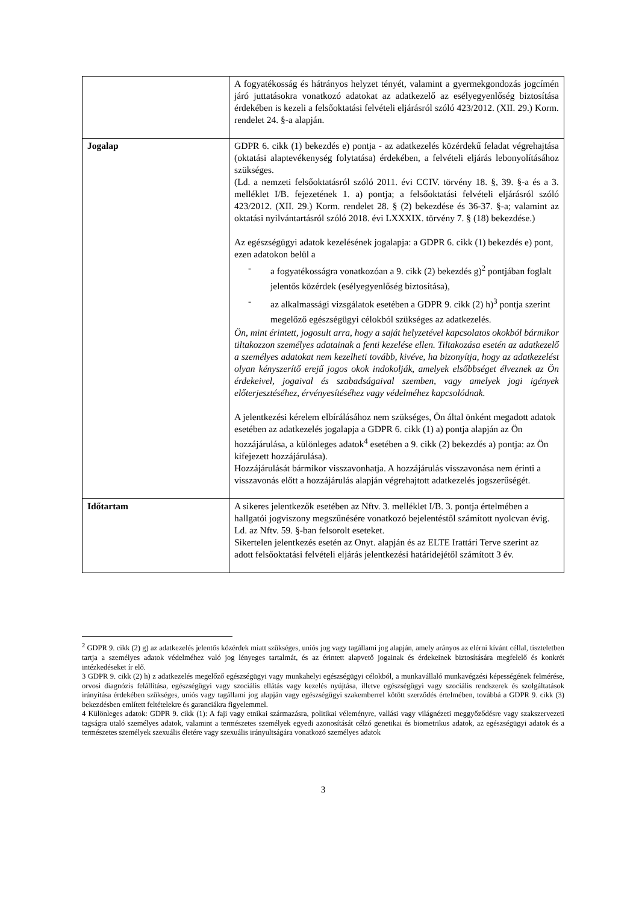| | A fogyatékosság és hátrányos helyzet tényét, valamint a gyermekgondozás jogcímén járó juttatásokra vonatkozó adatokat az adatkezelő az esélyegyenlőség biztosítása érdekében is kezeli a felsőoktatási felvételi eljárásról szóló 423/2012. (XII. 29.) Korm. rendelet 24. §-a alapján. |
| Jogalap | GDPR 6. cikk (1) bekezdés e) pontja - az adatkezelés közérdekű feladat végrehajtása (oktatási alaptevékenység folytatása) érdekében, a felvételi eljárás lebonyolításához szükséges. (Ld. a nemzeti felsőoktatásról szóló 2011. évi CCIV. törvény 18. §, 39. §-a és a 3. melléklet I/B. fejezetének 1. a) pontja; a felsőoktatási felvételi eljárásról szóló 423/2012. (XII. 29.) Korm. rendelet 28. § (2) bekezdése és 36-37. §-a; valamint az oktatási nyilvántartásról szóló 2018. évi LXXXIX. törvény 7. § (18) bekezdése.) Az egészségügyi adatok kezelésének jogalapja: a GDPR 6. cikk (1) bekezdés e) pont, ezen adatokon belül a - a fogyatékosságra vonatkozóan a 9. cikk (2) bekezdés g)<sup>2</sup> pontjában foglalt jelentős közérdek (esélyegyenlőség biztosítása), - az alkalmassági vizsgálatok esetében a GDPR 9. cikk (2) h)<sup>3</sup> pontja szerint megelőző egészségügyi célokból szükséges az adatkezelés. Ön, mint érintett, jogosult arra, hogy a saját helyzetével kapcsolatos okokból bármikor tiltakozzon személyes adatainak a fenti kezelése ellen. Tiltakozása esetén az adatkezelő a személyes adatokat nem kezelheti tovább, kivéve, ha bizonyítja, hogy az adatkezelést olyan kényszerítő erejű jogos okok indokolják, amelyek elsőbbséget élveznek az Ön érdekeivel, jogaival és szabadságaival szemben, vagy amelyek jogi igények előterjesztéséhez, érvényesítéséhez vagy védelméhez kapcsolódnak. A jelentkezési kérelem elbírálásához nem szükséges, Ön által önként megadott adatok esetében az adatkezelés jogalapja a GDPR 6. cikk (1) a) pontja alapján az Ön hozzájárulása, a különleges adatok<sup>4</sup> esetében a 9. cikk (2) bekezdés a) pontja: az Ön kifejezett hozzájárulása). Hozzájárulását bármikor visszavonhatja. A hozzájárulás visszavonása nem érinti a visszavonás előtt a hozzájárulás alapján végrehajtott adatkezelés jogszerűségét. |
| Időtartam | A sikeres jelentkezők esetében az Nftv. 3. melléklet I/B. 3. pontja értelmében a hallgatói jogviszony megszűnésére vonatkozó bejelentéstől számított nyolcvan évig. Ld. az Nftv. 59. §-ban felsorolt eseteket. Sikertelen jelentkezés esetén az Onyt. alapján és az ELTE Irattári Terve szerint az adott felsőoktatási felvételi eljárás jelentkezési határidejétől számított 3 év. |
<sup>2</sup> GDPR 9. cikk (2) g) az adatkezelés jelentős közérdek miatt szükséges, uniós jog vagy tagállami jog alapján, amely arányos az elérni kívánt céllal, tiszteletben tartja a személyes adatok védelméhez való jog lényeges tartalmát, és az érintett alapvető jogainak és érdekeinek biztosítására megfelelő és konkrét intézkedéseket ír elő.
3 GDPR 9. cikk (2) h) z adatkezelés megelőző egészségügyi vagy munkahelyi egészségügyi célokból, a munkavállaló munkavégzési képességének felmérése, orvosi diagnózis felállítása, egészségügyi vagy szociális ellátás vagy kezelés nyújtása, illetve egészségügyi vagy szociális rendszerek és szolgáltatások irányítása érdekében szükséges, uniós vagy tagállami jog alapján vagy egészségügyi szakemberrel kötött szerződés értelmében, továbbá a GDPR 9. cikk (3) bekezdésben említett feltételekre és garanciákra figyelemmel.
4 Különleges adatok: GDPR 9. cikk (1): A faji vagy etnikai származásra, politikai véleményre, vallási vagy világnézeti meggyőződésre vagy szakszervezeti tagságra utaló személyes adatok, valamint a természetes személyek egyedi azonosítását célzó genetikai és biometrikus adatok, az egészségügyi adatok és a természetes személyek szexuális életére vagy szexuális irányultságára vonatkozó személyes adatok
3